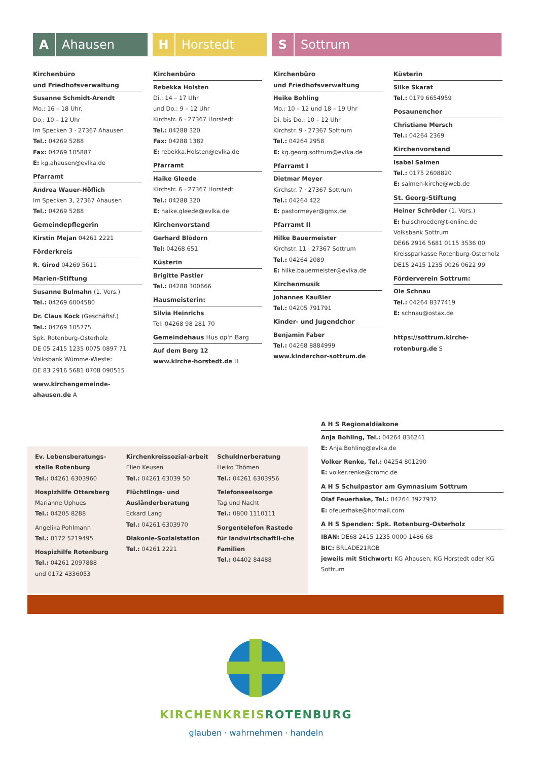A Ahausen
H Horstedt
S Sottrum
Kirchenbüro
und Friedhofsverwaltung
Susanne Schmidt-Arendt
Mo.: 16 – 18 Uhr,
Do.: 10 – 12 Uhr
Im Specken 3 · 27367 Ahausen
Tel.: 04269 5288
Fax: 04269 105887
E: kg.ahausen@evlka.de
Pfarramt
Andrea Wauer-Höflich
Im Specken 3, 27367 Ahausen
Tel.: 04269 5288
Gemeindepflegerin
Kirstin Mejan 04261 2221
Förderkreis
R. Girod 04269 5611
Marien-Stiftung
Susanne Bulmahn (1. Vors.)
Tel.: 04269 6004580
Dr. Claus Kock (Geschäftsf.)
Tel.: 04269 105775
Spk. Rotenburg-Osterholz
DE 05 2415 1235 0075 0897 71
Volksbank Wümme-Wieste:
DE 83 2916 5681 0708 090515
www.kirchengemeinde-ahausen.de A
Kirchenbüro
Rebekka Holsten
Di.: 14 – 17 Uhr
und Do.: 9 – 12 Uhr
Kirchstr. 6 · 27367 Horstedt
Tel.: 04288 320
Fax: 04288 1382
E: rebekka.Holsten@evlka.de
Pfarramt
Haike Gleede
Kirchstr. 6 · 27367 Horstedt
Tel.: 04288 320
E: haike.gleede@evlka.de
Kirchenvorstand
Gerhard Blödorn
Tel: 04268 651
Küsterin
Brigitte Pastler
Tel.: 04288 300666
Hausmeisterin:
Silvia Heinrichs
Tel: 04268 98 281 70
Gemeindehaus Hus op'n Barg
Auf dem Berg 12
www.kirche-horstedt.de H
Kirchenbüro
und Friedhofsverwaltung
Heike Bohling
Mo.: 10 – 12 und 18 – 19 Uhr
Di. bis Do.: 10 – 12 Uhr
Kirchstr. 9 · 27367 Sottrum
Tel.: 04264 2958
E: kg.georg.sottrum@evlka.de
Pfarramt I
Dietmar Meyer
Kirchstr. 7 · 27367 Sottrum
Tel.: 04264 422
E: pastormeyer@gmx.de
Pfarramt II
Hilke Bauermeister
Kirchstr. 11 · 27367 Sottrum
Tel.: 04264 2089
E: hilke.bauermeister@evlka.de
Kirchenmusik
Johannes Kaußler
Tel.: 04205 791791
Kinder- und Jugendchor
Benjamin Faber
Tel.: 04268 8884999
www.kinderchor-sottrum.de
Küsterin
Silke Skarat
Tel.: 0179 6654959
Posaunenchor
Christiane Mersch
Tel.: 04264 2369
Kirchenvorstand
Isabel Salmen
Tel.: 0175 2608820
E: salmen-kirche@web.de
St. Georg-Stiftung
Heiner Schröder (1. Vors.)
E: huischroeder@t-online.de
Volksbank Sottrum
DE66 2916 5681 0115 3536 00
Kreissparkasse Rotenburg-Osterholz
DE15 2415 1235 0026 0622 99
Förderverein Sottrum:
Ole Schnau
Tel.: 04264 8377419
E: schnau@ostax.de
https://sottrum.kirche-rotenburg.de S
Ev. Lebensberatungs-stelle Rotenburg
Tel.: 04261 6303960
Hospizhilfe Ottersberg
Marianne Uphues
Tel.: 04205 8288
Angelika Pohlmann
Tel.: 0172 5219495
Hospizhilfe Rotenburg
Tel.: 04261 2097888
und 0172 4336053
Kirchenkreissozial-arbeit Ellen Keusen
Tel.: 04261 63039 50
Flüchtlings- und Ausländerberatung
Eckard Lang
Tel.: 04261 6303970
Diakonie-Sozialstation
Tel.: 04261 2221
Schuldnerberatung
Heiko Thömen
Tel.: 04261 6303956
Telefonseelsorge
Tag und Nacht
Tel.: 0800 1110111
Sorgentelefon Rastede für landwirtschaftli-che Familien
Tel.: 04402 84488
A H S Regionaldiakone
Anja Bohling, Tel.: 04264 836241
E: Anja.Bohling@evlka.de
Volker Renke, Tel.: 04254 801290
E: volker.renke@cmmc.de
A H S Schulpastor am Gymnasium Sottrum
Olaf Feuerhake, Tel.: 04264 3927932
E: ofeuerhake@hotmail.com
A H S Spenden: Spk. Rotenburg-Osterholz
IBAN: DE68 2415 1235 0000 1486 68
BIC: BRLADE21ROB
jeweils mit Stichwort: KG Ahausen, KG Horstedt oder KG Sottrum
KIRCHENKREISROTENBURG
glauben · wahrnehmen · handeln